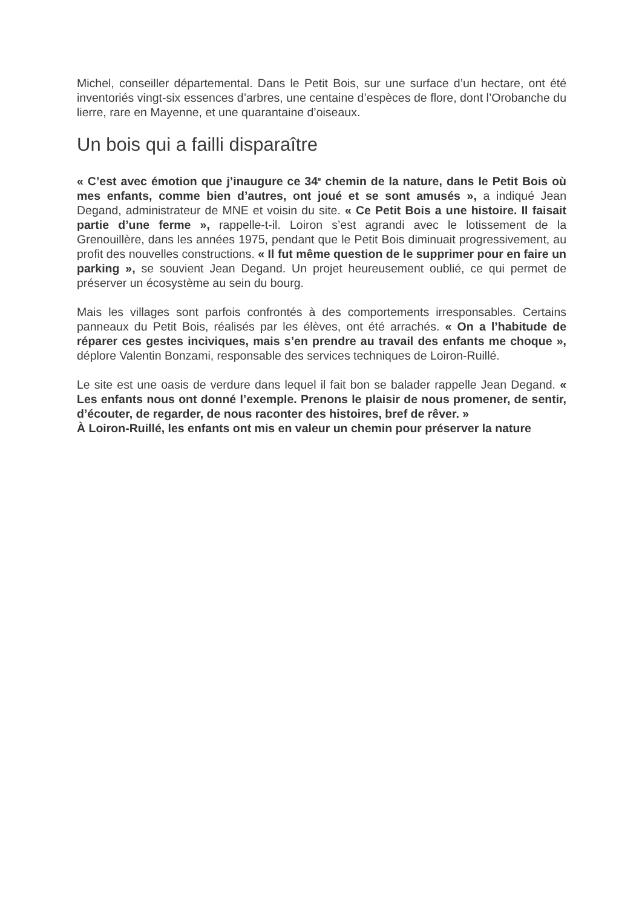Michel, conseiller départemental. Dans le Petit Bois, sur une surface d’un hectare, ont été inventoriés vingt-six essences d’arbres, une centaine d’espèces de flore, dont l’Orobanche du lierre, rare en Mayenne, et une quarantaine d’oiseaux.
Un bois qui a failli disparaître
« C’est avec émotion que j’inaugure ce 34<sup>e</sup> chemin de la nature, dans le Petit Bois où mes enfants, comme bien d’autres, ont joué et se sont amusés », a indiqué Jean Degand, administrateur de MNE et voisin du site. « Ce Petit Bois a une histoire. Il faisait partie d’une ferme », rappelle-t-il. Loiron s’est agrandi avec le lotissement de la Grenouillère, dans les années 1975, pendant que le Petit Bois diminuait progressivement, au profit des nouvelles constructions. « Il fut même question de le supprimer pour en faire un parking », se souvient Jean Degand. Un projet heureusement oublié, ce qui permet de préserver un écosystème au sein du bourg.
Mais les villages sont parfois confrontés à des comportements irresponsables. Certains panneaux du Petit Bois, réalisés par les élèves, ont été arrachés. « On a l’habitude de réparer ces gestes inciviques, mais s’en prendre au travail des enfants me choque », déplore Valentin Bonzami, responsable des services techniques de Loiron-Ruillé.
Le site est une oasis de verdure dans lequel il fait bon se balader rappelle Jean Degand. « Les enfants nous ont donné l’exemple. Prenons le plaisir de nous promener, de sentir, d’écouter, de regarder, de nous raconter des histoires, bref de rêver. »
À Loiron-Ruillé, les enfants ont mis en valeur un chemin pour préserver la nature